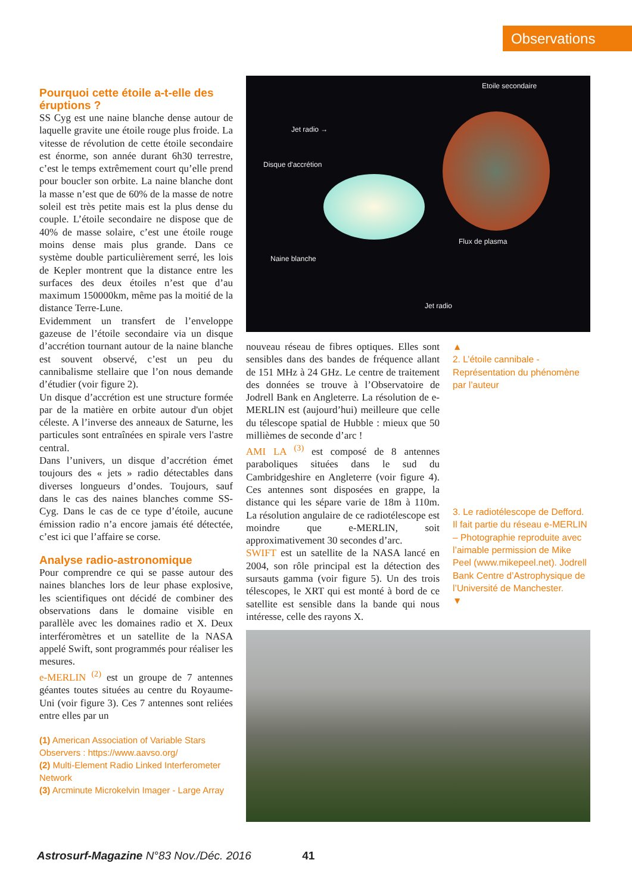Observations
Pourquoi cette étoile a-t-elle des éruptions ?
SS Cyg est une naine blanche dense autour de laquelle gravite une étoile rouge plus froide. La vitesse de révolution de cette étoile secondaire est énorme, son année durant 6h30 terrestre, c’est le temps extrêmement court qu’elle prend pour boucler son orbite. La naine blanche dont la masse n’est que de 60% de la masse de notre soleil est très petite mais est la plus dense du couple. L’étoile secondaire ne dispose que de 40% de masse solaire, c’est une étoile rouge moins dense mais plus grande. Dans ce système double particulièrement serré, les lois de Kepler montrent que la distance entre les surfaces des deux étoiles n’est que d’au maximum 150000km, même pas la moitié de la distance Terre-Lune.
Evidemment un transfert de l’enveloppe gazeuse de l’étoile secondaire via un disque d’accrétion tournant autour de la naine blanche est souvent observé, c’est un peu du cannibalisme stellaire que l’on nous demande d’étudier (voir figure 2).
Un disque d’accrétion est une structure formée par de la matière en orbite autour d'un objet céleste. A l’inverse des anneaux de Saturne, les particules sont entraînées en spirale vers l'astre central.
Dans l’univers, un disque d’accrétion émet toujours des « jets » radio détectables dans diverses longueurs d’ondes. Toujours, sauf dans le cas des naines blanches comme SS-Cyg. Dans le cas de ce type d’étoile, aucune émission radio n’a encore jamais été détectée, c’est ici que l’affaire se corse.
Analyse radio-astronomique
Pour comprendre ce qui se passe autour des naines blanches lors de leur phase explosive, les scientifiques ont décidé de combiner des observations dans le domaine visible en parallèle avec les domaines radio et X. Deux interféromètres et un satellite de la NASA appelé Swift, sont programmés pour réaliser les mesures.
e-MERLIN <sup>(2)</sup> est un groupe de 7 antennes géantes toutes situées au centre du Royaume-Uni (voir figure 3). Ces 7 antennes sont reliées entre elles par un
(1) American Association of Variable Stars Observers : https://www.aavso.org/
(2) Multi-Element Radio Linked Interferometer Network
(3) Arcminute Microkelvin Imager - Large Array
Etoile secondaire
Jet radio →
Disque d'accrétion
Flux de plasma
Naine blanche
Jet radio
nouveau réseau de fibres optiques. Elles sont sensibles dans des bandes de fréquence allant de 151 MHz à 24 GHz. Le centre de traitement des données se trouve à l’Observatoire de Jodrell Bank en Angleterre. La résolution de e-MERLIN est (aujourd’hui) meilleure que celle du télescope spatial de Hubble : mieux que 50 millièmes de seconde d’arc !
AMI LA <sup>(3)</sup> est composé de 8 antennes paraboliques situées dans le sud du Cambridgeshire en Angleterre (voir figure 4). Ces antennes sont disposées en grappe, la distance qui les sépare varie de 18m à 110m. La résolution angulaire de ce radiotélescope est moindre que e-MERLIN, soit approximativement 30 secondes d’arc.
SWIFT est un satellite de la NASA lancé en 2004, son rôle principal est la détection des sursauts gamma (voir figure 5). Un des trois télescopes, le XRT qui est monté à bord de ce satellite est sensible dans la bande qui nous intéresse, celle des rayons X.
▲
2. L’étoile cannibale - Représentation du phénomène par l’auteur
3. Le radiotélescope de Defford. Il fait partie du réseau e-MERLIN – Photographie reproduite avec l’aimable permission de Mike Peel (www.mikepeel.net). Jodrell Bank Centre d’Astrophysique de l’Université de Manchester.
▼
Astrosurf-Magazine N°83 Nov./Déc. 2016 41